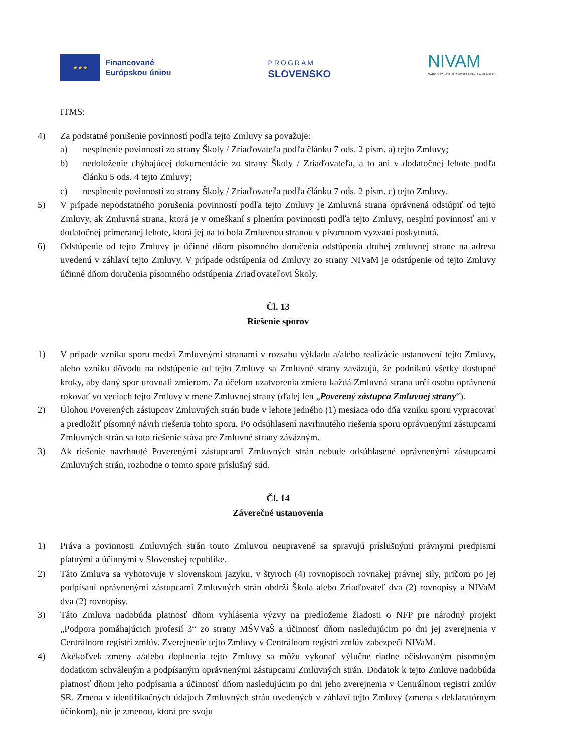★ ★ ★
Financované
Európskou úniou
PROGRAM
SLOVENSKO
NIVAM
NÁRODNÝ INŠTITÚT VZDELÁVANIA A MLÁDEŽE
ITMS:
4) Za podstatné porušenie povinností podľa tejto Zmluvy sa považuje:
a) nesplnenie povinností zo strany Školy / Zriaďovateľa podľa článku 7 ods. 2 písm. a) tejto Zmluvy;
b) nedoloženie chýbajúcej dokumentácie zo strany Školy / Zriaďovateľa, a to ani v dodatočnej lehote podľa článku 5 ods. 4 tejto Zmluvy;
c) nesplnenie povinnosti zo strany Školy / Zriaďovateľa podľa článku 7 ods. 2 písm. c) tejto Zmluvy.
5) V prípade nepodstatného porušenia povinností podľa tejto Zmluvy je Zmluvná strana oprávnená odstúpiť od tejto Zmluvy, ak Zmluvná strana, ktorá je v omeškaní s plnením povinnosti podľa tejto Zmluvy, nesplní povinnosť ani v dodatočnej primeranej lehote, ktorá jej na to bola Zmluvnou stranou v písomnom vyzvaní poskytnutá.
6) Odstúpenie od tejto Zmluvy je účinné dňom písomného doručenia odstúpenia druhej zmluvnej strane na adresu uvedenú v záhlaví tejto Zmluvy. V prípade odstúpenia od Zmluvy zo strany NIVaM je odstúpenie od tejto Zmluvy účinné dňom doručenia písomného odstúpenia Zriaďovateľovi Školy.
Čl. 13
Riešenie sporov
1) V prípade vzniku sporu medzi Zmluvnými stranami v rozsahu výkladu a/alebo realizácie ustanovení tejto Zmluvy, alebo vzniku dôvodu na odstúpenie od tejto Zmluvy sa Zmluvné strany zaväzujú, že podniknú všetky dostupné kroky, aby daný spor urovnali zmierom. Za účelom uzatvorenia zmieru každá Zmluvná strana určí osobu oprávnenú rokovať vo veciach tejto Zmluvy v mene Zmluvnej strany (ďalej len „Poverený zástupca Zmluvnej strany“).
2) Úlohou Poverených zástupcov Zmluvných strán bude v lehote jedného (1) mesiaca odo dňa vzniku sporu vypracovať a predložiť písomný návrh riešenia tohto sporu. Po odsúhlasení navrhnutého riešenia sporu oprávnenými zástupcami Zmluvných strán sa toto riešenie stáva pre Zmluvné strany záväzným.
3) Ak riešenie navrhnuté Poverenými zástupcami Zmluvných strán nebude odsúhlasené oprávnenými zástupcami Zmluvných strán, rozhodne o tomto spore príslušný súd.
Čl. 14
Záverečné ustanovenia
1) Práva a povinnosti Zmluvných strán touto Zmluvou neupravené sa spravujú príslušnými právnymi predpismi platnými a účinnými v Slovenskej republike.
2) Táto Zmluva sa vyhotovuje v slovenskom jazyku, v štyroch (4) rovnopisoch rovnakej právnej sily, pričom po jej podpísaní oprávnenými zástupcami Zmluvných strán obdrží Škola alebo Zriaďovateľ dva (2) rovnopisy a NIVaM dva (2) rovnopisy.
3) Táto Zmluva nadobúda platnosť dňom vyhlásenia výzvy na predloženie žiadosti o NFP pre národný projekt „Podpora pomáhajúcich profesií 3“ zo strany MŠVVaŠ a účinnosť dňom nasledujúcim po dni jej zverejnenia v Centrálnom registri zmlúv. Zverejnenie tejto Zmluvy v Centrálnom registri zmlúv zabezpečí NIVaM.
4) Akékoľvek zmeny a/alebo doplnenia tejto Zmluvy sa môžu vykonať výlučne riadne očíslovaným písomným dodatkom schváleným a podpísaným oprávnenými zástupcami Zmluvných strán. Dodatok k tejto Zmluve nadobúda platnosť dňom jeho podpísania a účinnosť dňom nasledujúcim po dni jeho zverejnenia v Centrálnom registri zmlúv SR. Zmena v identifikačných údajoch Zmluvných strán uvedených v záhlaví tejto Zmluvy (zmena s deklaratórnym účinkom), nie je zmenou, ktorá pre svoju